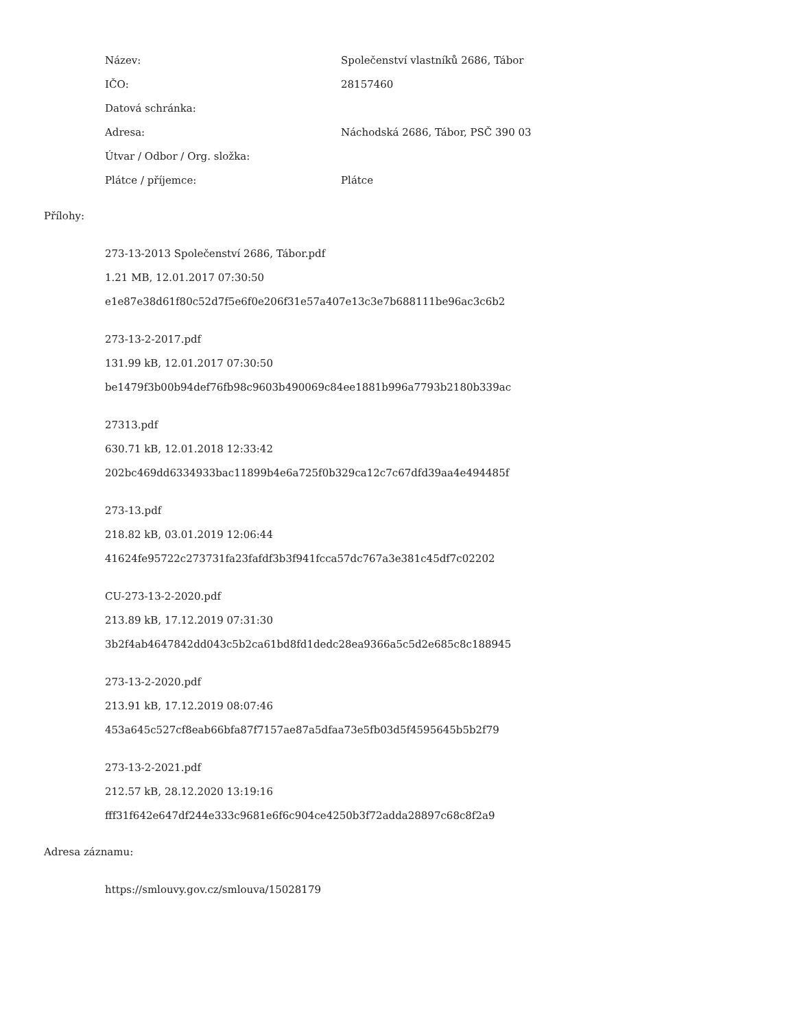| Název: | Společenství vlastníků 2686, Tábor |
| IČO: | 28157460 |
| Datová schránka: | |
| Adresa: | Náchodská 2686, Tábor, PSČ 390 03 |
| Útvar / Odbor / Org. složka: | |
| Plátce / příjemce: | Plátce |
Přílohy:
273-13-2013 Společenství 2686, Tábor.pdf
1.21 MB, 12.01.2017 07:30:50
e1e87e38d61f80c52d7f5e6f0e206f31e57a407e13c3e7b688111be96ac3c6b2
273-13-2-2017.pdf
131.99 kB, 12.01.2017 07:30:50
be1479f3b00b94def76fb98c9603b490069c84ee1881b996a7793b2180b339ac
27313.pdf
630.71 kB, 12.01.2018 12:33:42
202bc469dd6334933bac11899b4e6a725f0b329ca12c7c67dfd39aa4e494485f
273-13.pdf
218.82 kB, 03.01.2019 12:06:44
41624fe95722c273731fa23fafdf3b3f941fcca57dc767a3e381c45df7c02202
CU-273-13-2-2020.pdf
213.89 kB, 17.12.2019 07:31:30
3b2f4ab4647842dd043c5b2ca61bd8fd1dedc28ea9366a5c5d2e685c8c188945
273-13-2-2020.pdf
213.91 kB, 17.12.2019 08:07:46
453a645c527cf8eab66bfa87f7157ae87a5dfaa73e5fb03d5f4595645b5b2f79
273-13-2-2021.pdf
212.57 kB, 28.12.2020 13:19:16
fff31f642e647df244e333c9681e6f6c904ce4250b3f72adda28897c68c8f2a9
Adresa záznamu:
https://smlouvy.gov.cz/smlouva/15028179